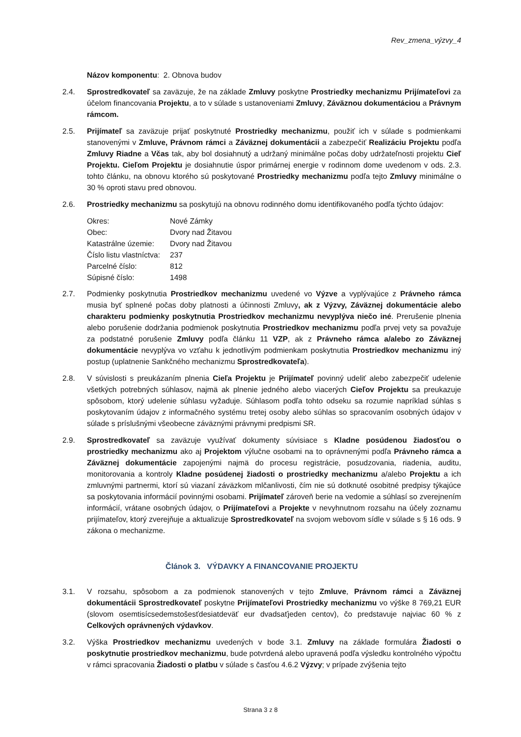Rev_zmena_výzvy_4
Názov komponentu: 2. Obnova budov
2.4. Sprostredkovateľ sa zaväzuje, že na základe Zmluvy poskytne Prostriedky mechanizmu Prijímateľovi za účelom financovania Projektu, a to v súlade s ustanoveniami Zmluvy, Záväznou dokumentáciou a Právnym rámcom.
2.5. Prijímateľ sa zaväzuje prijať poskytnuté Prostriedky mechanizmu, použiť ich v súlade s podmienkami stanovenými v Zmluve, Právnom rámci a Záväznej dokumentácii a zabezpečiť Realizáciu Projektu podľa Zmluvy Riadne a Včas tak, aby bol dosiahnutý a udržaný minimálne počas doby udržateľnosti projektu Cieľ Projektu. Cieľom Projektu je dosiahnutie úspor primárnej energie v rodinnom dome uvedenom v ods. 2.3. tohto článku, na obnovu ktorého sú poskytované Prostriedky mechanizmu podľa tejto Zmluvy minimálne o 30 % oproti stavu pred obnovou.
2.6. Prostriedky mechanizmu sa poskytujú na obnovu rodinného domu identifikovaného podľa týchto údajov:
| Okres: | Nové Zámky |
| Obec: | Dvory nad Žitavou |
| Katastrálne územie: | Dvory nad Žitavou |
| Číslo listu vlastníctva: | 237 |
| Parcelné číslo: | 812 |
| Súpisné číslo: | 1498 |
2.7. Podmienky poskytnutia Prostriedkov mechanizmu uvedené vo Výzve a vyplývajúce z Právneho rámca musia byť splnené počas doby platnosti a účinnosti Zmluvy, ak z Výzvy, Záväznej dokumentácie alebo charakteru podmienky poskytnutia Prostriedkov mechanizmu nevyplýva niečo iné. Prerušenie plnenia alebo porušenie dodržania podmienok poskytnutia Prostriedkov mechanizmu podľa prvej vety sa považuje za podstatné porušenie Zmluvy podľa článku 11 VZP, ak z Právneho rámca a/alebo zo Záväznej dokumentácie nevyplýva vo vzťahu k jednotlivým podmienkam poskytnutia Prostriedkov mechanizmu iný postup (uplatnenie Sankčného mechanizmu Sprostredkovateľa).
2.8. V súvislosti s preukázaním plnenia Cieľa Projektu je Prijímateľ povinný udeliť alebo zabezpečiť udelenie všetkých potrebných súhlasov, najmä ak plnenie jedného alebo viacerých Cieľov Projektu sa preukazuje spôsobom, ktorý udelenie súhlasu vyžaduje. Súhlasom podľa tohto odseku sa rozumie napríklad súhlas s poskytovaním údajov z informačného systému tretej osoby alebo súhlas so spracovaním osobných údajov v súlade s príslušnými všeobecne záväznými právnymi predpismi SR.
2.9. Sprostredkovateľ sa zaväzuje využívať dokumenty súvisiace s Kladne posúdenou žiadosťou o prostriedky mechanizmu ako aj Projektom výlučne osobami na to oprávnenými podľa Právneho rámca a Záväznej dokumentácie zapojenými najmä do procesu registrácie, posudzovania, riadenia, auditu, monitorovania a kontroly Kladne posúdenej žiadosti o prostriedky mechanizmu a/alebo Projektu a ich zmluvnými partnermi, ktorí sú viazaní záväzkom mlčanlivosti, čím nie sú dotknuté osobitné predpisy týkajúce sa poskytovania informácií povinnými osobami. Prijímateľ zároveň berie na vedomie a súhlasí so zverejnením informácií, vrátane osobných údajov, o Prijímateľovi a Projekte v nevyhnutnom rozsahu na účely zoznamu prijímateľov, ktorý zverejňuje a aktualizuje Sprostredkovateľ na svojom webovom sídle v súlade s § 16 ods. 9 zákona o mechanizme.
Článok 3. VÝDAVKY A FINANCOVANIE PROJEKTU
3.1. V rozsahu, spôsobom a za podmienok stanovených v tejto Zmluve, Právnom rámci a Záväznej dokumentácii Sprostredkovateľ poskytne Prijímateľovi Prostriedky mechanizmu vo výške 8 769,21 EUR (slovom osemtisícsedemstošesťdesiatdeväť eur dvadsaťjeden centov), čo predstavuje najviac 60 % z Celkových oprávnených výdavkov.
3.2. Výška Prostriedkov mechanizmu uvedených v bode 3.1. Zmluvy na základe formulára Žiadosti o poskytnutie prostriedkov mechanizmu, bude potvrdená alebo upravená podľa výsledku kontrolného výpočtu v rámci spracovania Žiadosti o platbu v súlade s časťou 4.6.2 Výzvy; v prípade zvýšenia tejto
Strana 3 z 8